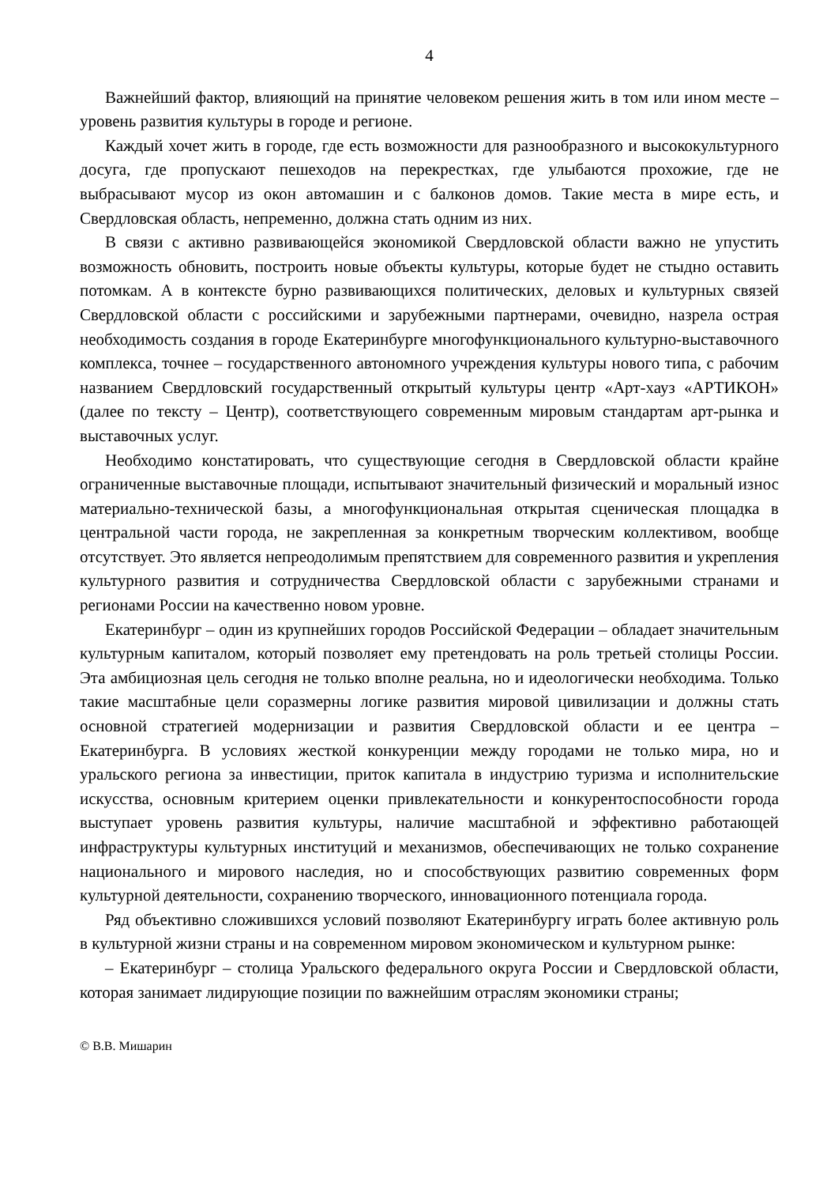4
Важнейший фактор, влияющий на принятие человеком решения жить в том или ином месте – уровень развития культуры в городе и регионе.
Каждый хочет жить в городе, где есть возможности для разнообразного и высококультурного досуга, где пропускают пешеходов на перекрестках, где улыбаются прохожие, где не выбрасывают мусор из окон автомашин и с балконов домов. Такие места в мире есть, и Свердловская область, непременно, должна стать одним из них.
В связи с активно развивающейся экономикой Свердловской области важно не упустить возможность обновить, построить новые объекты культуры, которые будет не стыдно оставить потомкам. А в контексте бурно развивающихся политических, деловых и культурных связей Свердловской области с российскими и зарубежными партнерами, очевидно, назрела острая необходимость создания в городе Екатеринбурге многофункционального культурно-выставочного комплекса, точнее – государственного автономного учреждения культуры нового типа, с рабочим названием Свердловский государственный открытый культуры центр «Арт-хауз «АРТИКОН» (далее по тексту – Центр), соответствующего современным мировым стандартам арт-рынка и выставочных услуг.
Необходимо констатировать, что существующие сегодня в Свердловской области крайне ограниченные выставочные площади, испытывают значительный физический и моральный износ материально-технической базы, а многофункциональная открытая сценическая площадка в центральной части города, не закрепленная за конкретным творческим коллективом, вообще отсутствует. Это является непреодолимым препятствием для современного развития и укрепления культурного развития и сотрудничества Свердловской области с зарубежными странами и регионами России на качественно новом уровне.
Екатеринбург – один из крупнейших городов Российской Федерации – обладает значительным культурным капиталом, который позволяет ему претендовать на роль третьей столицы России. Эта амбициозная цель сегодня не только вполне реальна, но и идеологически необходима. Только такие масштабные цели соразмерны логике развития мировой цивилизации и должны стать основной стратегией модернизации и развития Свердловской области и ее центра – Екатеринбурга. В условиях жесткой конкуренции между городами не только мира, но и уральского региона за инвестиции, приток капитала в индустрию туризма и исполнительские искусства, основным критерием оценки привлекательности и конкурентоспособности города выступает уровень развития культуры, наличие масштабной и эффективно работающей инфраструктуры культурных институций и механизмов, обеспечивающих не только сохранение национального и мирового наследия, но и способствующих развитию современных форм культурной деятельности, сохранению творческого, инновационного потенциала города.
Ряд объективно сложившихся условий позволяют Екатеринбургу играть более активную роль в культурной жизни страны и на современном мировом экономическом и культурном рынке:
– Екатеринбург – столица Уральского федерального округа России и Свердловской области, которая занимает лидирующие позиции по важнейшим отраслям экономики страны;
© В.В. Мишарин